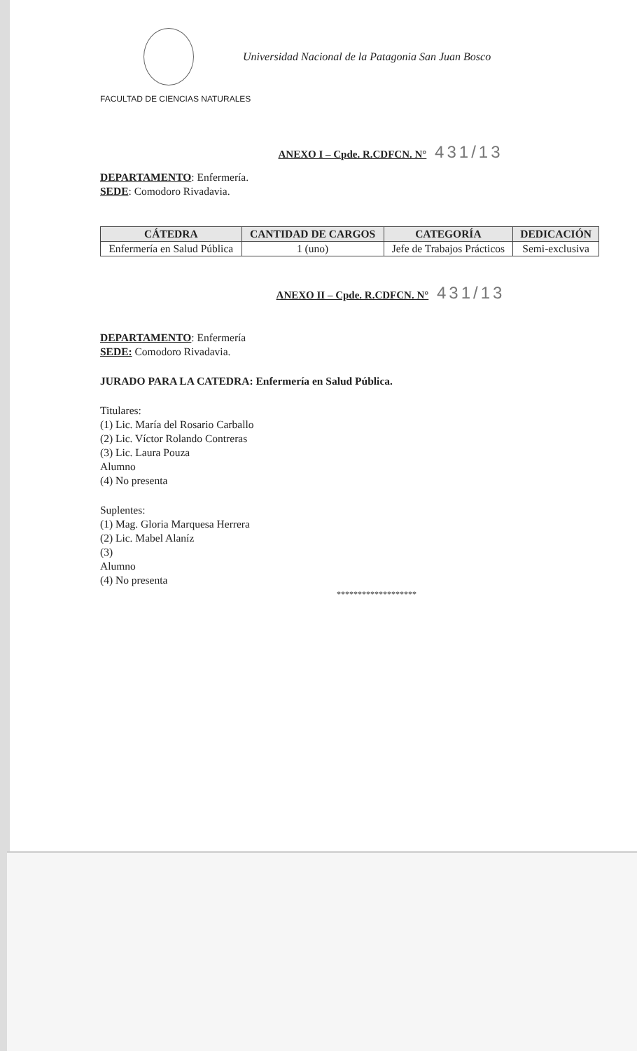Universidad Nacional de la Patagonia San Juan Bosco
FACULTAD DE CIENCIAS NATURALES
ANEXO I – Cpde. R.CDFCN. N° 431/13
DEPARTAMENTO: Enfermería.
SEDE: Comodoro Rivadavia.
| CÁTEDRA | CANTIDAD DE CARGOS | CATEGORÍA | DEDICACIÓN |
| --- | --- | --- | --- |
| Enfermería en Salud Pública | 1 (uno) | Jefe de Trabajos Prácticos | Semi-exclusiva |
ANEXO II – Cpde. R.CDFCN. N° 431/13
DEPARTAMENTO: Enfermería
SEDE: Comodoro Rivadavia.
JURADO PARA LA CATEDRA: Enfermería en Salud Pública.
Titulares:
(1) Lic. María del Rosario Carballo
(2) Lic. Víctor Rolando Contreras
(3) Lic. Laura Pouza
Alumno
(4) No presenta
Suplentes:
(1) Mag. Gloria Marquesa Herrera
(2) Lic. Mabel Alaníz
(3)
Alumno
(4) No presenta
*******************